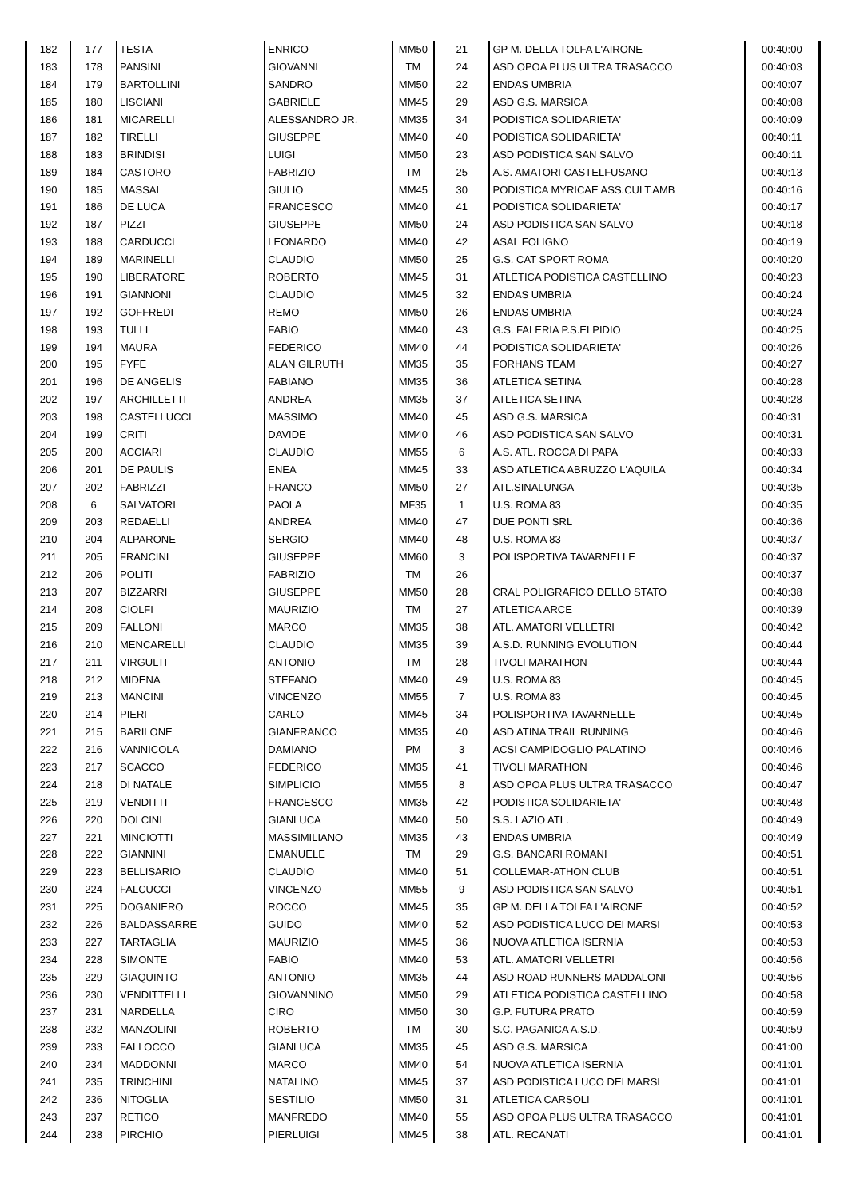| 182 | 177 | TESTA | ENRICO | MM50 | 21 | GP M. DELLA TOLFA L'AIRONE | 00:40:00 |
| 183 | 178 | PANSINI | GIOVANNI | TM | 24 | ASD OPOA PLUS ULTRA TRASACCO | 00:40:03 |
| 184 | 179 | BARTOLLINI | SANDRO | MM50 | 22 | ENDAS UMBRIA | 00:40:07 |
| 185 | 180 | LISCIANI | GABRIELE | MM45 | 29 | ASD G.S. MARSICA | 00:40:08 |
| 186 | 181 | MICARELLI | ALESSANDRO JR. | MM35 | 34 | PODISTICA SOLIDARIETA' | 00:40:09 |
| 187 | 182 | TIRELLI | GIUSEPPE | MM40 | 40 | PODISTICA SOLIDARIETA' | 00:40:11 |
| 188 | 183 | BRINDISI | LUIGI | MM50 | 23 | ASD PODISTICA SAN SALVO | 00:40:11 |
| 189 | 184 | CASTORO | FABRIZIO | TM | 25 | A.S. AMATORI CASTELFUSANO | 00:40:13 |
| 190 | 185 | MASSAI | GIULIO | MM45 | 30 | PODISTICA MYRICAE ASS.CULT.AMB | 00:40:16 |
| 191 | 186 | DE LUCA | FRANCESCO | MM40 | 41 | PODISTICA SOLIDARIETA' | 00:40:17 |
| 192 | 187 | PIZZI | GIUSEPPE | MM50 | 24 | ASD PODISTICA SAN SALVO | 00:40:18 |
| 193 | 188 | CARDUCCI | LEONARDO | MM40 | 42 | ASAL FOLIGNO | 00:40:19 |
| 194 | 189 | MARINELLI | CLAUDIO | MM50 | 25 | G.S. CAT SPORT ROMA | 00:40:20 |
| 195 | 190 | LIBERATORE | ROBERTO | MM45 | 31 | ATLETICA PODISTICA CASTELLINO | 00:40:23 |
| 196 | 191 | GIANNONI | CLAUDIO | MM45 | 32 | ENDAS UMBRIA | 00:40:24 |
| 197 | 192 | GOFFREDI | REMO | MM50 | 26 | ENDAS UMBRIA | 00:40:24 |
| 198 | 193 | TULLI | FABIO | MM40 | 43 | G.S. FALERIA P.S.ELPIDIO | 00:40:25 |
| 199 | 194 | MAURA | FEDERICO | MM40 | 44 | PODISTICA SOLIDARIETA' | 00:40:26 |
| 200 | 195 | FYFE | ALAN GILRUTH | MM35 | 35 | FORHANS TEAM | 00:40:27 |
| 201 | 196 | DE ANGELIS | FABIANO | MM35 | 36 | ATLETICA SETINA | 00:40:28 |
| 202 | 197 | ARCHILLETTI | ANDREA | MM35 | 37 | ATLETICA SETINA | 00:40:28 |
| 203 | 198 | CASTELLUCCI | MASSIMO | MM40 | 45 | ASD G.S. MARSICA | 00:40:31 |
| 204 | 199 | CRITI | DAVIDE | MM40 | 46 | ASD PODISTICA SAN SALVO | 00:40:31 |
| 205 | 200 | ACCIARI | CLAUDIO | MM55 | 6 | A.S. ATL. ROCCA DI PAPA | 00:40:33 |
| 206 | 201 | DE PAULIS | ENEA | MM45 | 33 | ASD ATLETICA ABRUZZO L'AQUILA | 00:40:34 |
| 207 | 202 | FABRIZZI | FRANCO | MM50 | 27 | ATL.SINALUNGA | 00:40:35 |
| 208 | 6 | SALVATORI | PAOLA | MF35 | 1 | U.S. ROMA 83 | 00:40:35 |
| 209 | 203 | REDAELLI | ANDREA | MM40 | 47 | DUE PONTI SRL | 00:40:36 |
| 210 | 204 | ALPARONE | SERGIO | MM40 | 48 | U.S. ROMA 83 | 00:40:37 |
| 211 | 205 | FRANCINI | GIUSEPPE | MM60 | 3 | POLISPORTIVA TAVARNELLE | 00:40:37 |
| 212 | 206 | POLITI | FABRIZIO | TM | 26 | | 00:40:37 |
| 213 | 207 | BIZZARRI | GIUSEPPE | MM50 | 28 | CRAL POLIGRAFICO DELLO STATO | 00:40:38 |
| 214 | 208 | CIOLFI | MAURIZIO | TM | 27 | ATLETICA ARCE | 00:40:39 |
| 215 | 209 | FALLONI | MARCO | MM35 | 38 | ATL. AMATORI VELLETRI | 00:40:42 |
| 216 | 210 | MENCARELLI | CLAUDIO | MM35 | 39 | A.S.D. RUNNING EVOLUTION | 00:40:44 |
| 217 | 211 | VIRGULTI | ANTONIO | TM | 28 | TIVOLI MARATHON | 00:40:44 |
| 218 | 212 | MIDENA | STEFANO | MM40 | 49 | U.S. ROMA 83 | 00:40:45 |
| 219 | 213 | MANCINI | VINCENZO | MM55 | 7 | U.S. ROMA 83 | 00:40:45 |
| 220 | 214 | PIERI | CARLO | MM45 | 34 | POLISPORTIVA TAVARNELLE | 00:40:45 |
| 221 | 215 | BARILONE | GIANFRANCO | MM35 | 40 | ASD ATINA TRAIL RUNNING | 00:40:46 |
| 222 | 216 | VANNICOLA | DAMIANO | PM | 3 | ACSI CAMPIDOGLIO PALATINO | 00:40:46 |
| 223 | 217 | SCACCO | FEDERICO | MM35 | 41 | TIVOLI MARATHON | 00:40:46 |
| 224 | 218 | DI NATALE | SIMPLICIO | MM55 | 8 | ASD OPOA PLUS ULTRA TRASACCO | 00:40:47 |
| 225 | 219 | VENDITTI | FRANCESCO | MM35 | 42 | PODISTICA SOLIDARIETA' | 00:40:48 |
| 226 | 220 | DOLCINI | GIANLUCA | MM40 | 50 | S.S. LAZIO ATL. | 00:40:49 |
| 227 | 221 | MINCIOTTI | MASSIMILIANO | MM35 | 43 | ENDAS UMBRIA | 00:40:49 |
| 228 | 222 | GIANNINI | EMANUELE | TM | 29 | G.S. BANCARI ROMANI | 00:40:51 |
| 229 | 223 | BELLISARIO | CLAUDIO | MM40 | 51 | COLLEMAR-ATHON CLUB | 00:40:51 |
| 230 | 224 | FALCUCCI | VINCENZO | MM55 | 9 | ASD PODISTICA SAN SALVO | 00:40:51 |
| 231 | 225 | DOGANIERO | ROCCO | MM45 | 35 | GP M. DELLA TOLFA L'AIRONE | 00:40:52 |
| 232 | 226 | BALDASSARRE | GUIDO | MM40 | 52 | ASD PODISTICA LUCO DEI MARSI | 00:40:53 |
| 233 | 227 | TARTAGLIA | MAURIZIO | MM45 | 36 | NUOVA ATLETICA ISERNIA | 00:40:53 |
| 234 | 228 | SIMONTE | FABIO | MM40 | 53 | ATL. AMATORI VELLETRI | 00:40:56 |
| 235 | 229 | GIAQUINTO | ANTONIO | MM35 | 44 | ASD ROAD RUNNERS MADDALONI | 00:40:56 |
| 236 | 230 | VENDITTELLI | GIOVANNINO | MM50 | 29 | ATLETICA PODISTICA CASTELLINO | 00:40:58 |
| 237 | 231 | NARDELLA | CIRO | MM50 | 30 | G.P. FUTURA PRATO | 00:40:59 |
| 238 | 232 | MANZOLINI | ROBERTO | TM | 30 | S.C. PAGANICA A.S.D. | 00:40:59 |
| 239 | 233 | FALLOCCO | GIANLUCA | MM35 | 45 | ASD G.S. MARSICA | 00:41:00 |
| 240 | 234 | MADDONNI | MARCO | MM40 | 54 | NUOVA ATLETICA ISERNIA | 00:41:01 |
| 241 | 235 | TRINCHINI | NATALINO | MM45 | 37 | ASD PODISTICA LUCO DEI MARSI | 00:41:01 |
| 242 | 236 | NITOGLIA | SESTILIO | MM50 | 31 | ATLETICA CARSOLI | 00:41:01 |
| 243 | 237 | RETICO | MANFREDO | MM40 | 55 | ASD OPOA PLUS ULTRA TRASACCO | 00:41:01 |
| 244 | 238 | PIRCHIO | PIERLUIGI | MM45 | 38 | ATL. RECANATI | 00:41:01 |